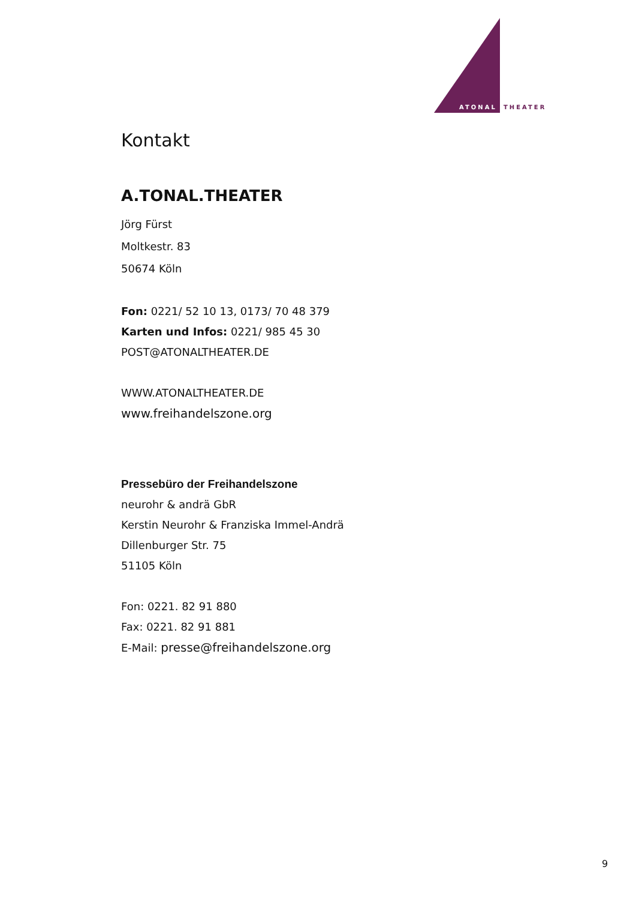ATONAL
THEATER
Kontakt
A.TONAL.THEATER
Jörg Fürst
Moltkestr. 83
50674 Köln
Fon: 0221/ 52 10 13, 0173/ 70 48 379
Karten und Infos: 0221/ 985 45 30
POST@ATONALTHEATER.DE
WWW.ATONALTHEATER.DE
www.freihandelszone.org
Pressebüro der Freihandelszone
neurohr & andrä GbR
Kerstin Neurohr & Franziska Immel-Andrä
Dillenburger Str. 75
51105 Köln
Fon: 0221. 82 91 880
Fax: 0221. 82 91 881
E-Mail: presse@freihandelszone.org
9